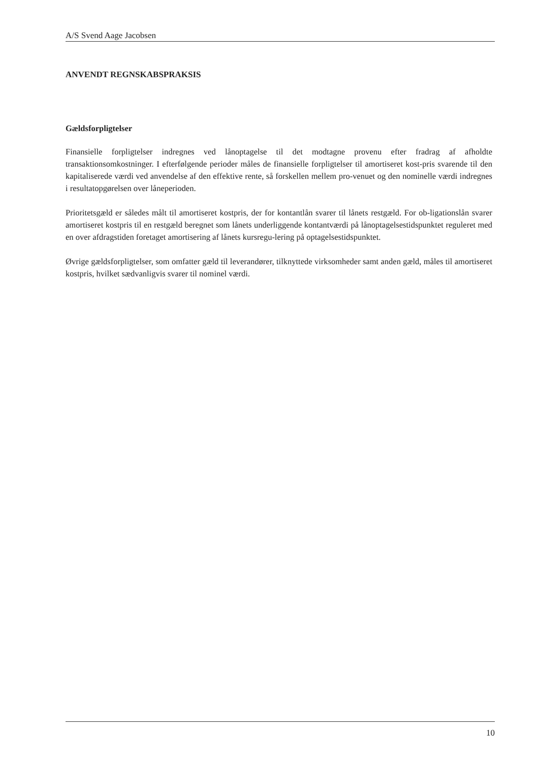A/S Svend Aage Jacobsen
ANVENDT REGNSKABSPRAKSIS
Gældsforpligtelser
Finansielle forpligtelser indregnes ved lånoptagelse til det modtagne provenu efter fradrag af afholdte transaktionsomkostninger. I efterfølgende perioder måles de finansielle forpligtelser til amortiseret kost-pris svarende til den kapitaliserede værdi ved anvendelse af den effektive rente, så forskellen mellem pro-venuet og den nominelle værdi indregnes i resultatopgørelsen over låneperioden.
Prioritetsgæld er således målt til amortiseret kostpris, der for kontantlån svarer til lånets restgæld. For ob-ligationslån svarer amortiseret kostpris til en restgæld beregnet som lånets underliggende kontantværdi på lånoptagelsestidspunktet reguleret med en over afdragstiden foretaget amortisering af lånets kursregu-lering på optagelsestidspunktet.
Øvrige gældsforpligtelser, som omfatter gæld til leverandører, tilknyttede virksomheder samt anden gæld, måles til amortiseret kostpris, hvilket sædvanligvis svarer til nominel værdi.
10